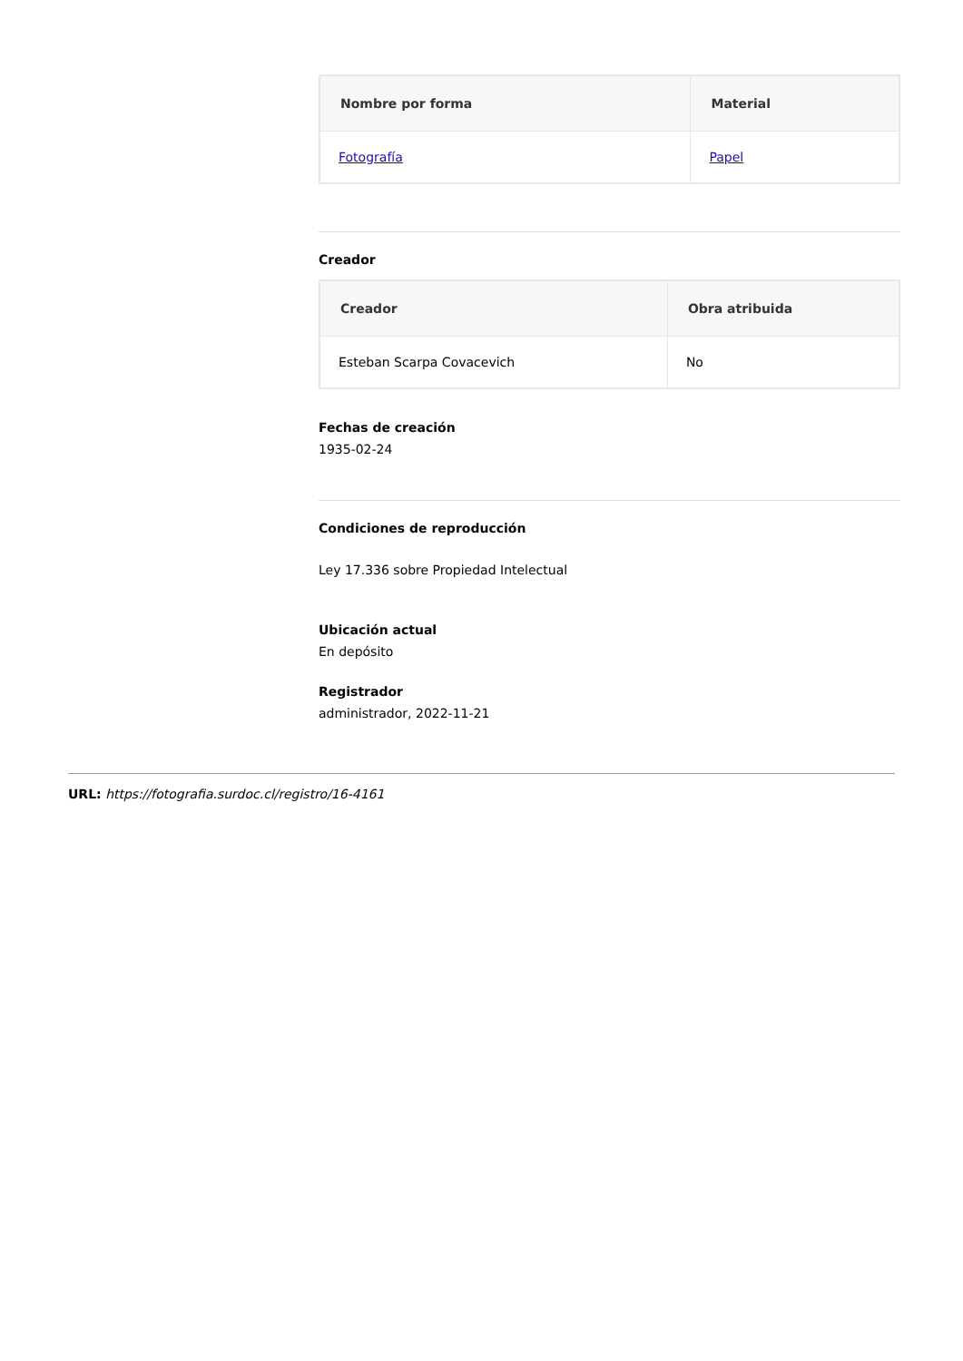| Nombre por forma | Material |
| --- | --- |
| Fotografía | Papel |
Creador
| Creador | Obra atribuida |
| --- | --- |
| Esteban Scarpa Covacevich | No |
Fechas de creación
1935-02-24
Condiciones de reproducción
Ley 17.336 sobre Propiedad Intelectual
Ubicación actual
En depósito
Registrador
administrador, 2022-11-21
URL: https://fotografia.surdoc.cl/registro/16-4161